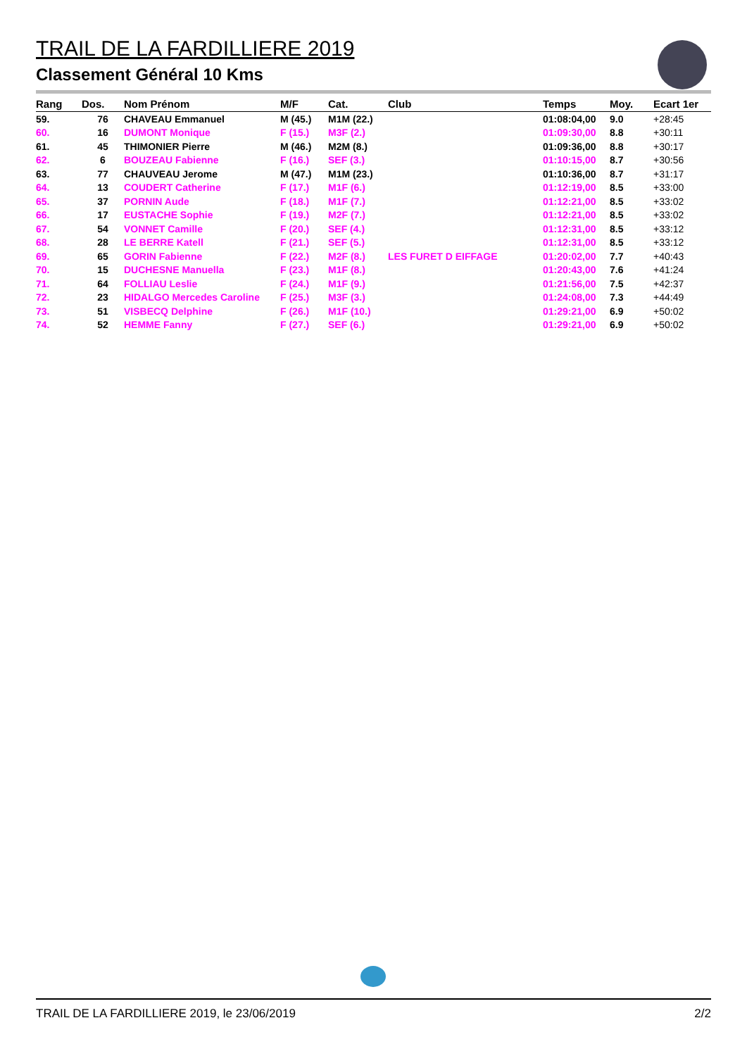TRAIL DE LA FARDILLIERE 2019
Classement Général 10 Kms
| Rang | Dos. | Nom Prénom | M/F | Cat. | Club | Temps | Moy. | Ecart 1er |
| --- | --- | --- | --- | --- | --- | --- | --- | --- |
| 59. | 76 | CHAVEAU Emmanuel | M (45.) | M1M (22.) | | 01:08:04,00 | 9.0 | +28:45 |
| 60. | 16 | DUMONT Monique | F (15.) | M3F (2.) | | 01:09:30,00 | 8.8 | +30:11 |
| 61. | 45 | THIMONIER Pierre | M (46.) | M2M (8.) | | 01:09:36,00 | 8.8 | +30:17 |
| 62. | 6 | BOUZEAU Fabienne | F (16.) | SEF (3.) | | 01:10:15,00 | 8.7 | +30:56 |
| 63. | 77 | CHAUVEAU Jerome | M (47.) | M1M (23.) | | 01:10:36,00 | 8.7 | +31:17 |
| 64. | 13 | COUDERT Catherine | F (17.) | M1F (6.) | | 01:12:19,00 | 8.5 | +33:00 |
| 65. | 37 | PORNIN Aude | F (18.) | M1F (7.) | | 01:12:21,00 | 8.5 | +33:02 |
| 66. | 17 | EUSTACHE Sophie | F (19.) | M2F (7.) | | 01:12:21,00 | 8.5 | +33:02 |
| 67. | 54 | VONNET Camille | F (20.) | SEF (4.) | | 01:12:31,00 | 8.5 | +33:12 |
| 68. | 28 | LE BERRE Katell | F (21.) | SEF (5.) | | 01:12:31,00 | 8.5 | +33:12 |
| 69. | 65 | GORIN Fabienne | F (22.) | M2F (8.) | LES FURET D EIFFAGE | 01:20:02,00 | 7.7 | +40:43 |
| 70. | 15 | DUCHESNE Manuella | F (23.) | M1F (8.) | | 01:20:43,00 | 7.6 | +41:24 |
| 71. | 64 | FOLLIAU Leslie | F (24.) | M1F (9.) | | 01:21:56,00 | 7.5 | +42:37 |
| 72. | 23 | HIDALGO Mercedes Caroline | F (25.) | M3F (3.) | | 01:24:08,00 | 7.3 | +44:49 |
| 73. | 51 | VISBECQ Delphine | F (26.) | M1F (10.) | | 01:29:21,00 | 6.9 | +50:02 |
| 74. | 52 | HEMME Fanny | F (27.) | SEF (6.) | | 01:29:21,00 | 6.9 | +50:02 |
TRAIL DE LA FARDILLIERE 2019, le 23/06/2019 2/2